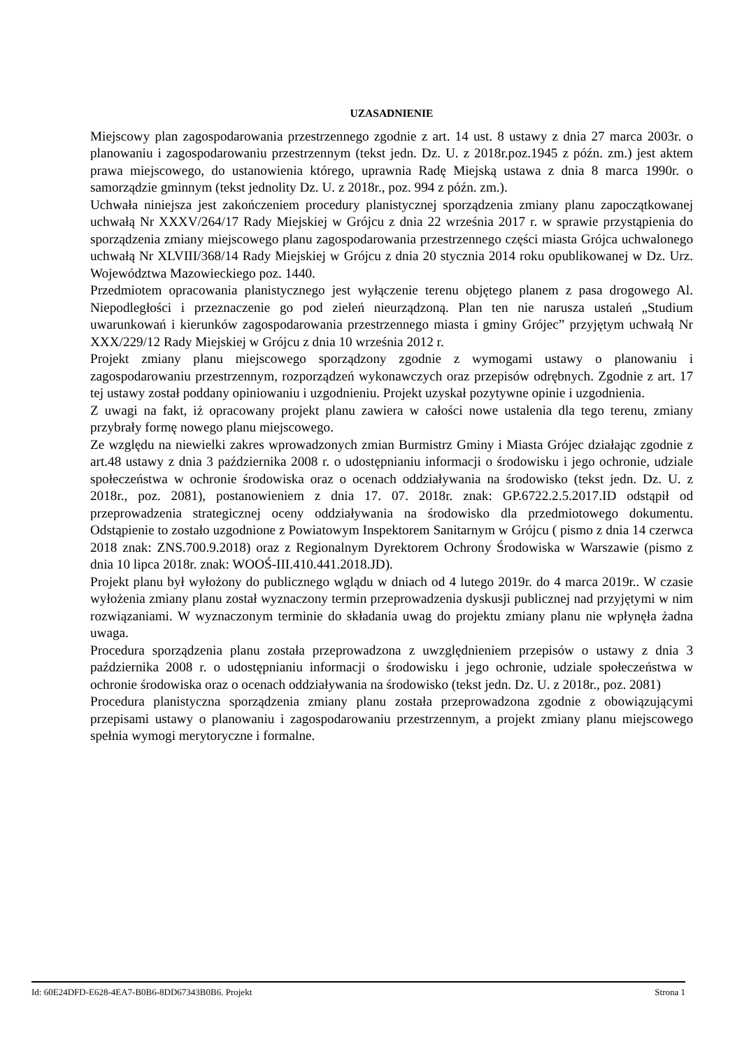UZASADNIENIE
Miejscowy plan zagospodarowania przestrzennego zgodnie z art. 14 ust. 8 ustawy z dnia 27 marca 2003r. o planowaniu i zagospodarowaniu przestrzennym (tekst jedn. Dz. U. z 2018r.poz.1945 z późn. zm.) jest aktem prawa miejscowego, do ustanowienia którego, uprawnia Radę Miejską ustawa z dnia 8 marca 1990r. o samorządzie gminnym (tekst jednolity Dz. U. z 2018r., poz. 994 z późn. zm.).
Uchwała niniejsza jest zakończeniem procedury planistycznej sporządzenia zmiany planu zapoczątkowanej uchwałą Nr XXXV/264/17 Rady Miejskiej w Grójcu z dnia 22 września 2017 r. w sprawie przystąpienia do sporządzenia zmiany miejscowego planu zagospodarowania przestrzennego części miasta Grójca uchwalonego uchwałą Nr XLVIII/368/14 Rady Miejskiej w Grójcu z dnia 20 stycznia 2014 roku opublikowanej w Dz. Urz. Województwa Mazowieckiego poz. 1440.
Przedmiotem opracowania planistycznego jest wyłączenie terenu objętego planem z pasa drogowego Al. Niepodległości i przeznaczenie go pod zieleń nieurządzoną. Plan ten nie narusza ustaleń „Studium uwarunkowań i kierunków zagospodarowania przestrzennego miasta i gminy Grójec” przyjętym uchwałą Nr XXX/229/12 Rady Miejskiej w Grójcu z dnia 10 września 2012 r.
Projekt zmiany planu miejscowego sporządzony zgodnie z wymogami ustawy o planowaniu i zagospodarowaniu przestrzennym, rozporządzeń wykonawczych oraz przepisów odrębnych. Zgodnie z art. 17 tej ustawy został poddany opiniowaniu i uzgodnieniu. Projekt uzyskał pozytywne opinie i uzgodnienia.
Z uwagi na fakt, iż opracowany projekt planu zawiera w całości nowe ustalenia dla tego terenu, zmiany przybrały formę nowego planu miejscowego.
Ze względu na niewielki zakres wprowadzonych zmian Burmistrz Gminy i Miasta Grójec działając zgodnie z art.48 ustawy z dnia 3 października 2008 r. o udostępnianiu informacji o środowisku i jego ochronie, udziale społeczeństwa w ochronie środowiska oraz o ocenach oddziaływania na środowisko (tekst jedn. Dz. U. z 2018r., poz. 2081), postanowieniem z dnia 17. 07. 2018r. znak: GP.6722.2.5.2017.ID odstąpił od przeprowadzenia strategicznej oceny oddziaływania na środowisko dla przedmiotowego dokumentu. Odstąpienie to zostało uzgodnione z Powiatowym Inspektorem Sanitarnym w Grójcu ( pismo z dnia 14 czerwca 2018 znak: ZNS.700.9.2018) oraz z Regionalnym Dyrektorem Ochrony Środowiska w Warszawie (pismo z dnia 10 lipca 2018r. znak: WOOŚ-III.410.441.2018.JD).
Projekt planu był wyłożony do publicznego wglądu w dniach od 4 lutego 2019r. do 4 marca 2019r.. W czasie wyłożenia zmiany planu został wyznaczony termin przeprowadzenia dyskusji publicznej nad przyjętymi w nim rozwiązaniami. W wyznaczonym terminie do składania uwag do projektu zmiany planu nie wpłynęła żadna uwaga.
Procedura sporządzenia planu została przeprowadzona z uwzględnieniem przepisów o ustawy z dnia 3 października 2008 r. o udostępnianiu informacji o środowisku i jego ochronie, udziale społeczeństwa w ochronie środowiska oraz o ocenach oddziaływania na środowisko (tekst jedn. Dz. U. z 2018r., poz. 2081)
Procedura planistyczna sporządzenia zmiany planu została przeprowadzona zgodnie z obowiązującymi przepisami ustawy o planowaniu i zagospodarowaniu przestrzennym, a projekt zmiany planu miejscowego spełnia wymogi merytoryczne i formalne.
Id: 60E24DFD-E628-4EA7-B0B6-8DD67343B0B6. Projekt Strona 1